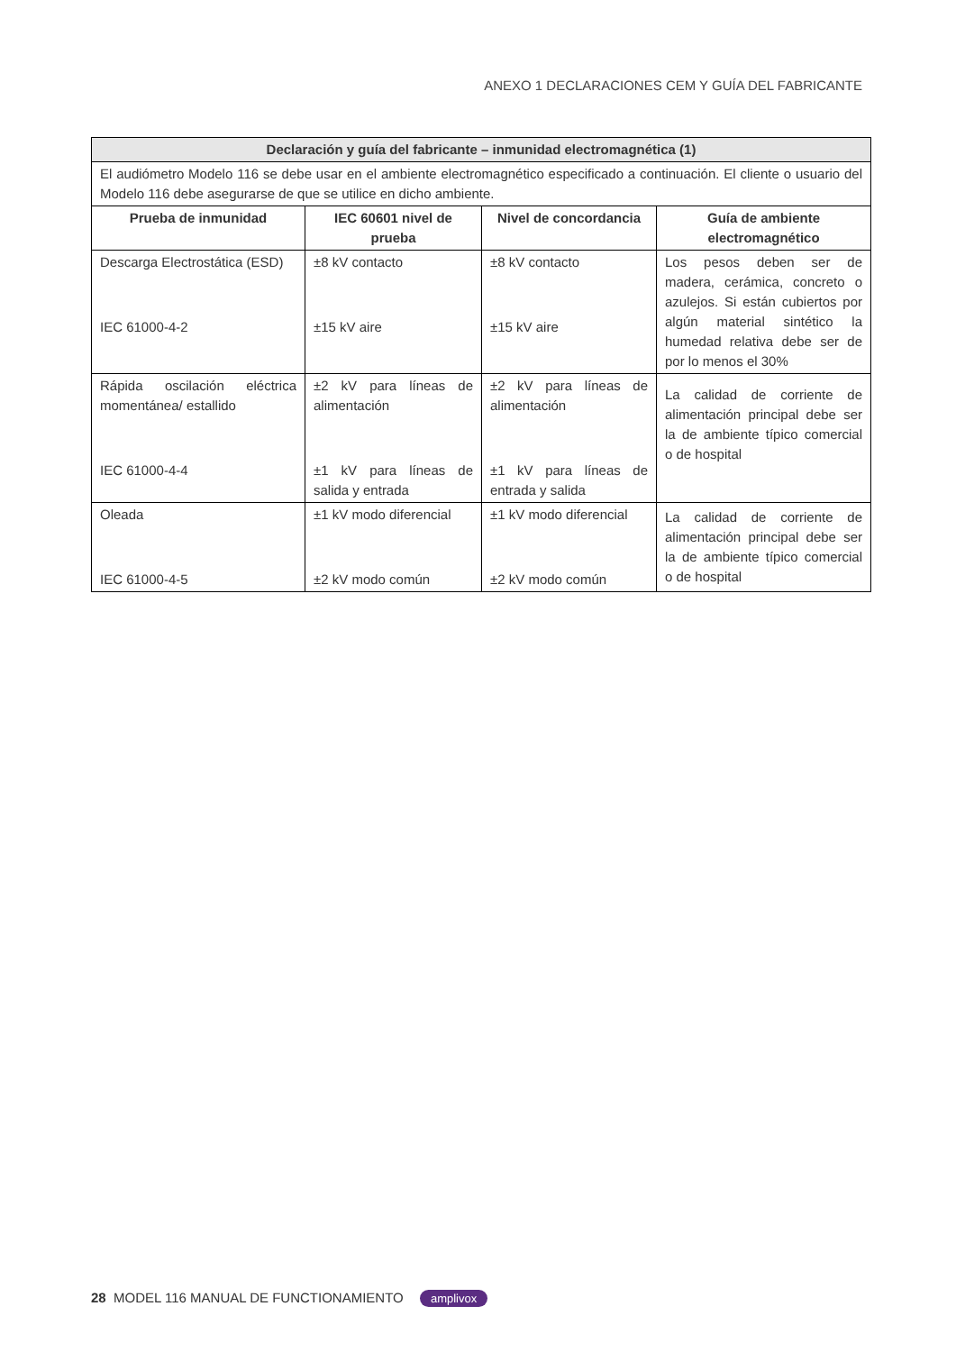ANEXO 1 DECLARACIONES CEM Y GUÍA DEL FABRICANTE
| Declaración y guía del fabricante – inmunidad electromagnética (1) | | | |
| --- | --- | --- | --- |
| El audiómetro Modelo 116 se debe usar en el ambiente electromagnético especificado a continuación. El cliente o usuario del Modelo 116 debe asegurarse de que se utilice en dicho ambiente. | | | |
| Prueba de inmunidad | IEC 60601 nivel de prueba | Nivel de concordancia | Guía de ambiente electromagnético |
| Descarga Electrostática (ESD) IEC 61000-4-2 | ±8 kV contacto ±15 kV aire | ±8 kV contacto ±15 kV aire | Los pesos deben ser de madera, cerámica, concreto o azulejos. Si están cubiertos por algún material sintético la humedad relativa debe ser de por lo menos el 30% |
| Rápida oscilación eléctrica momentánea/ estallido IEC 61000-4-4 | ±2 kV para líneas de alimentación ±1 kV para líneas de salida y entrada | ±2 kV para líneas de alimentación ±1 kV para líneas de entrada y salida | La calidad de corriente de alimentación principal debe ser la de ambiente típico comercial o de hospital |
| Oleada IEC 61000-4-5 | ±1 kV modo diferencial ±2 kV modo común | ±1 kV modo diferencial ±2 kV modo común | La calidad de corriente de alimentación principal debe ser la de ambiente típico comercial o de hospital |
28 MODEL 116 MANUAL DE FUNCTIONAMIENTO amplivox